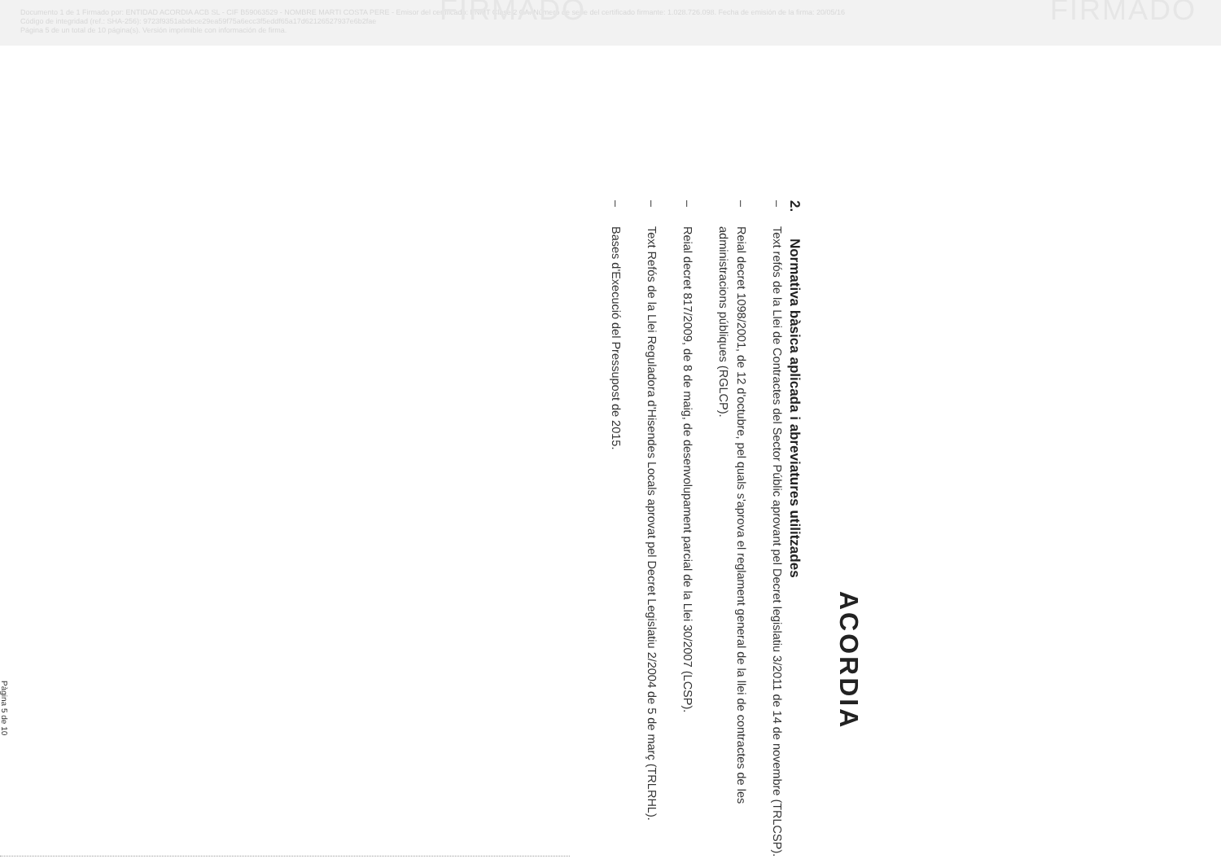Documento 1 de 1 Firmado por: ENTIDAD ACORDIA ACB SL - CIF B59063529 - NOMBRE MARTI COSTA PERE - Emisor del certificado: FNMT Clase 2 CA. Número de serie del certificado firmante: 1.028.726.098. Fecha de emisión de la firma: 20/05/16
Código de integridad (ref.: SHA-256): 9723f9351abdece29ea59f75a6ecc3f5eddf65a17d62126527937e6b2fae
Página 5 de un total de 10 página(s). Versión imprimible con información de firma.
FIRMADO FIRMADO
ACORDIA
2. Normativa bàsica aplicada i abreviatures utilitzades
– Text refós de la Llei de Contractes del Sector Públic aprovant pel Decret legislatiu 3/2011 de 14 de novembre (TRLCSP).
– Reial decret 1098/2001, de 12 d'octubre, pel quals s'aprova el reglament general de la llei de contractes de les administracions públiques (RGLCP).
– Reial decret 817/2009, de 8 de maig, de desenvolupament parcial de la Llei 30/2007 (LCSP).
– Text Refós de la Llei Reguladora d'Hisendes Locals aprovat pel Decret Legislatiu 2/2004 de 5 de març (TRLRHL).
– Bases d'Execució del Pressupost de 2015.
Pàgina 5 de 10